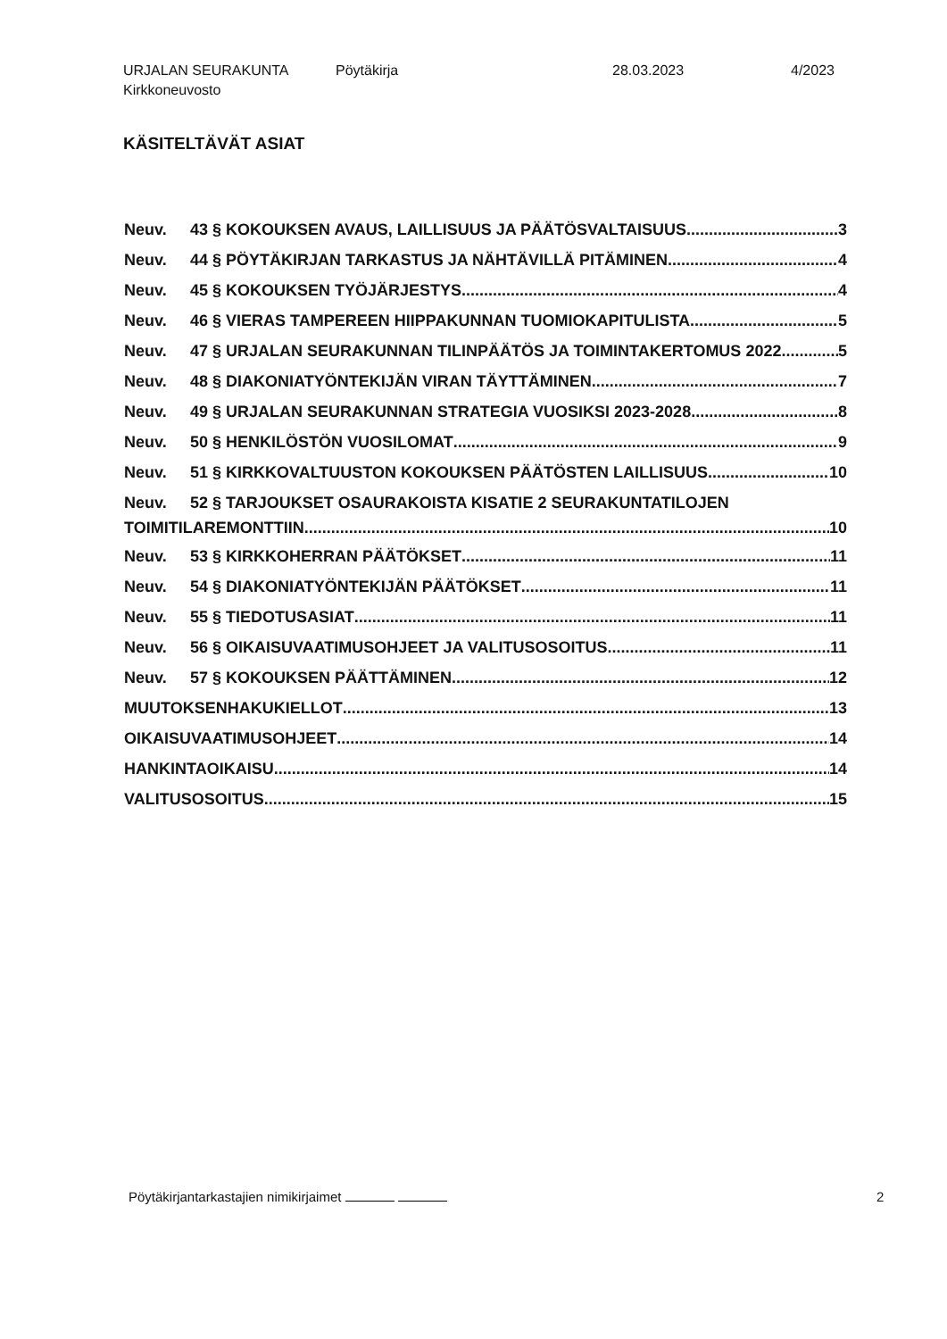URJALAN SEURAKUNTA
Kirkkoneuvosto
Pöytäkirja 28.03.2023 4/2023
KÄSITELTÄVÄT ASIAT
Neuv. 43 § KOKOUKSEN AVAUS, LAILLISUUS JA PÄÄTÖSVALTAISUUS 3
Neuv. 44 § PÖYTÄKIRJAN TARKASTUS JA NÄHTÄVILLÄ PITÄMINEN 4
Neuv. 45 § KOKOUKSEN TYÖJÄRJESTYS 4
Neuv. 46 § VIERAS TAMPEREEN HIIPPAKUNNAN TUOMIOKAPITULISTA 5
Neuv. 47 § URJALAN SEURAKUNNAN TILINPÄÄTÖS JA TOIMINTAKERTOMUS 2022 5
Neuv. 48 § DIAKONIATYÖNTEKIJÄN VIRAN TÄYTTÄMINEN 7
Neuv. 49 § URJALAN SEURAKUNNAN STRATEGIA VUOSIKSI 2023-2028 8
Neuv. 50 § HENKILÖSTÖN VUOSILOMAT 9
Neuv. 51 § KIRKKOVALTUUSTON KOKOUKSEN PÄÄTÖSTEN LAILLISUUS 10
Neuv. 52 § TARJOUKSET OSAURAKOISTA KISATIE 2 SEURAKUNTATILOJEN
TOIMITILAREMONTTIIN 10
Neuv. 53 § KIRKKOHERRAN PÄÄTÖKSET 11
Neuv. 54 § DIAKONIATYÖNTEKIJÄN PÄÄTÖKSET 11
Neuv. 55 § TIEDOTUSASIAT 11
Neuv. 56 § OIKAISUVAATIMUSOHJEET JA VALITUSOSOITUS 11
Neuv. 57 § KOKOUKSEN PÄÄTTÄMINEN 12
MUUTOKSENHAKUKIELLOT 13
OIKAISUVAATIMUSOHJEET 14
HANKINTAOIKAISU 14
VALITUSOSOITUS 15
Pöytäkirjantarkastajien nimikirjaimet
2